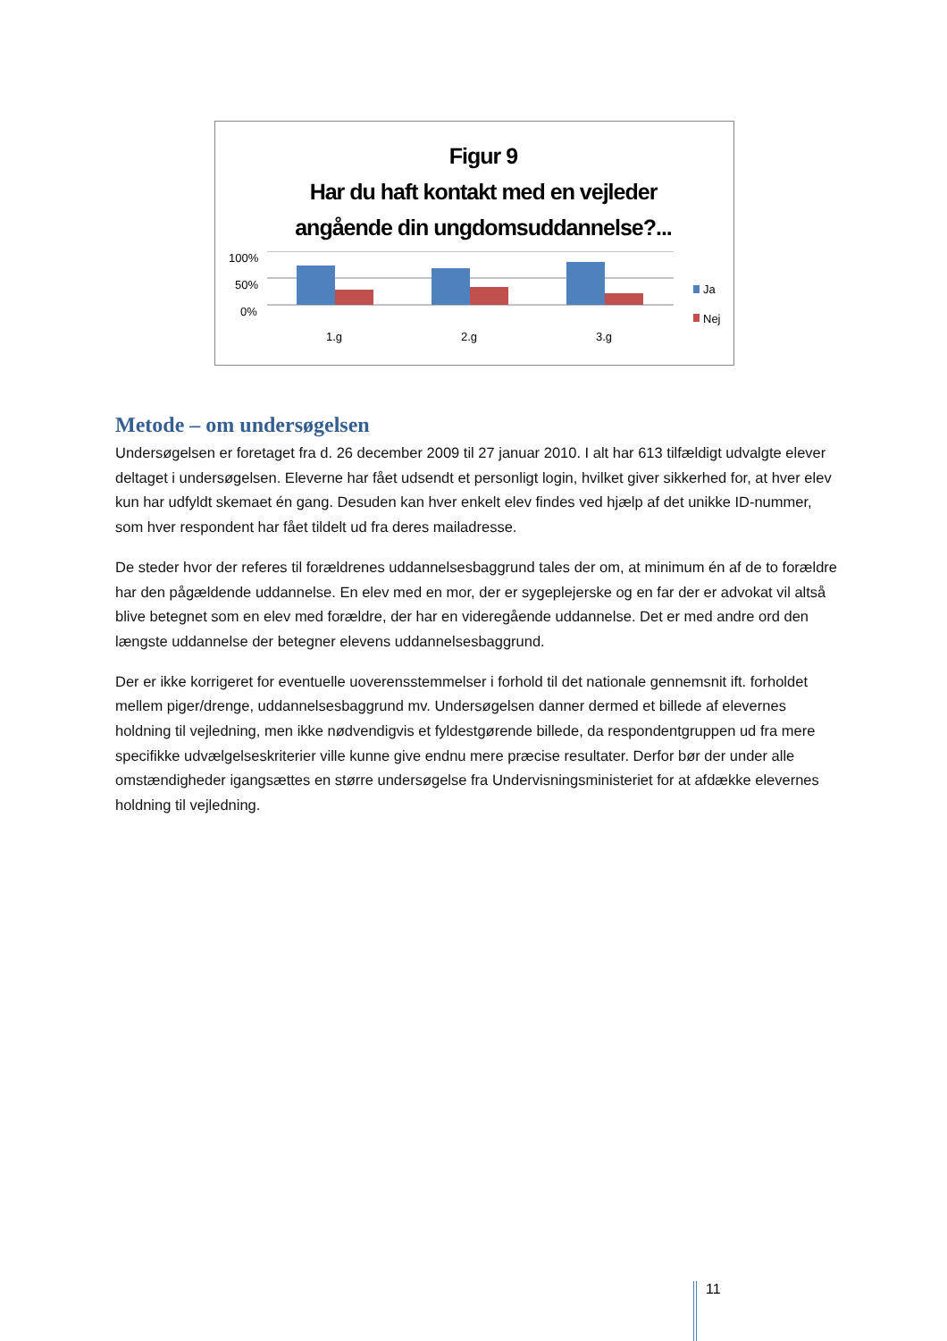Figur 9
Har du haft kontakt med en vejleder
angående din ungdomsuddannelse?...
100%
50%
0%
1.g
2.g
3.g
Ja
Nej
Metode – om undersøgelsen
Undersøgelsen er foretaget fra d. 26 december 2009 til 27 januar 2010. I alt har 613 tilfældigt udvalgte elever deltaget i undersøgelsen. Eleverne har fået udsendt et personligt login, hvilket giver sikkerhed for, at hver elev kun har udfyldt skemaet én gang. Desuden kan hver enkelt elev findes ved hjælp af det unikke ID-nummer, som hver respondent har fået tildelt ud fra deres mailadresse.
De steder hvor der referes til forældrenes uddannelsesbaggrund tales der om, at minimum én af de to forældre har den pågældende uddannelse. En elev med en mor, der er sygeplejerske og en far der er advokat vil altså blive betegnet som en elev med forældre, der har en videregående uddannelse. Det er med andre ord den længste uddannelse der betegner elevens uddannelsesbaggrund.
Der er ikke korrigeret for eventuelle uoverensstemmelser i forhold til det nationale gennemsnit ift. forholdet mellem piger/drenge, uddannelsesbaggrund mv. Undersøgelsen danner dermed et billede af elevernes holdning til vejledning, men ikke nødvendigvis et fyldestgørende billede, da respondentgruppen ud fra mere specifikke udvælgelseskriterier ville kunne give endnu mere præcise resultater. Derfor bør der under alle omstændigheder igangsættes en større undersøgelse fra Undervisningsministeriet for at afdække elevernes holdning til vejledning.
11